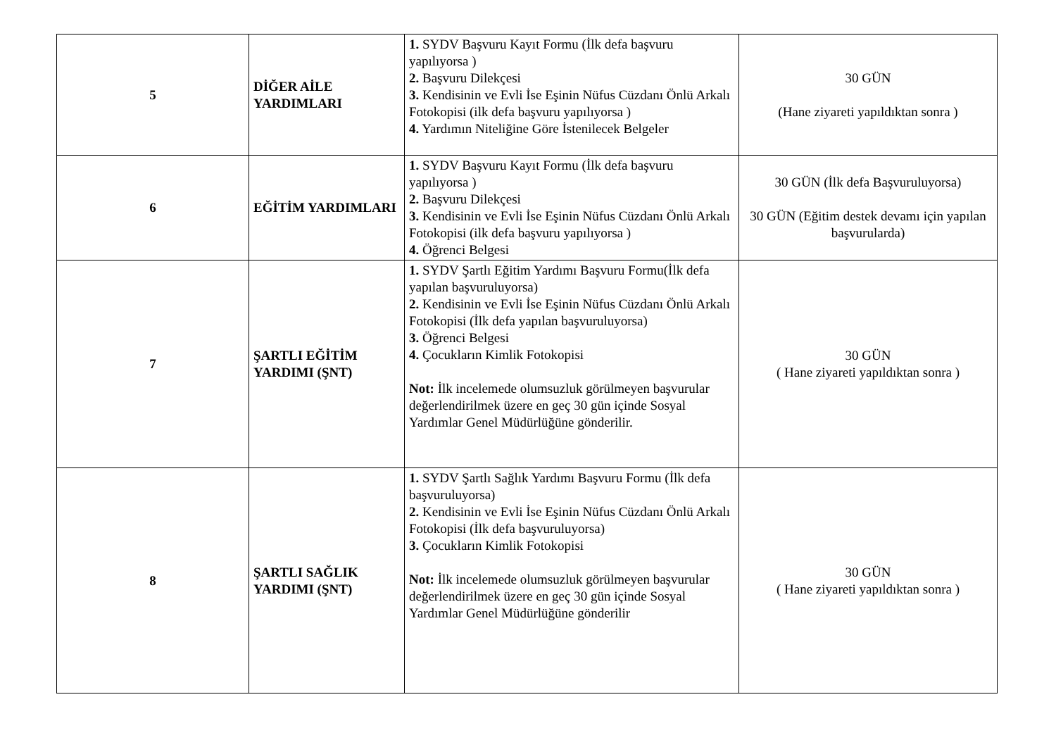| 5 | DİĞER AİLE YARDIMLARI | 1. SYDV Başvuru Kayıt Formu (İlk defa başvuru yapılıyorsa ) 2. Başvuru Dilekçesi 3. Kendisinin ve Evli İse Eşinin Nüfus Cüzdanı Önlü Arkalı Fotokopisi (ilk defa başvuru yapılıyorsa ) 4. Yardımın Niteliğine Göre İstenilecek Belgeler | 30 GÜN (Hane ziyareti yapıldıktan sonra ) |
| 6 | EĞİTİM YARDIMLARI | 1. SYDV Başvuru Kayıt Formu (İlk defa başvuru yapılıyorsa ) 2. Başvuru Dilekçesi 3. Kendisinin ve Evli İse Eşinin Nüfus Cüzdanı Önlü Arkalı Fotokopisi (ilk defa başvuru yapılıyorsa ) 4. Öğrenci Belgesi | 30 GÜN (İlk defa Başvuruluyorsa) 30 GÜN (Eğitim destek devamı için yapılan başvurularda) |
| 7 | ŞARTLI EĞİTİM YARDIMI (ŞNT) | 1. SYDV Şartlı Eğitim Yardımı Başvuru Formu(İlk defa yapılan başvuruluyorsa) 2. Kendisinin ve Evli İse Eşinin Nüfus Cüzdanı Önlü Arkalı Fotokopisi (İlk defa yapılan başvuruluyorsa) 3. Öğrenci Belgesi 4. Çocukların Kimlik Fotokopisi Not: İlk incelemede olumsuzluk görülmeyen başvurular değerlendirilmek üzere en geç 30 gün içinde Sosyal Yardımlar Genel Müdürlüğüne gönderilir. | 30 GÜN ( Hane ziyareti yapıldıktan sonra ) |
| 8 | ŞARTLI SAĞLIK YARDIMI (ŞNT) | 1. SYDV Şartlı Sağlık Yardımı Başvuru Formu (İlk defa başvuruluyorsa) 2. Kendisinin ve Evli İse Eşinin Nüfus Cüzdanı Önlü Arkalı Fotokopisi (İlk defa başvuruluyorsa) 3. Çocukların Kimlik Fotokopisi Not: İlk incelemede olumsuzluk görülmeyen başvurular değerlendirilmek üzere en geç 30 gün içinde Sosyal Yardımlar Genel Müdürlüğüne gönderilir | 30 GÜN ( Hane ziyareti yapıldıktan sonra ) |